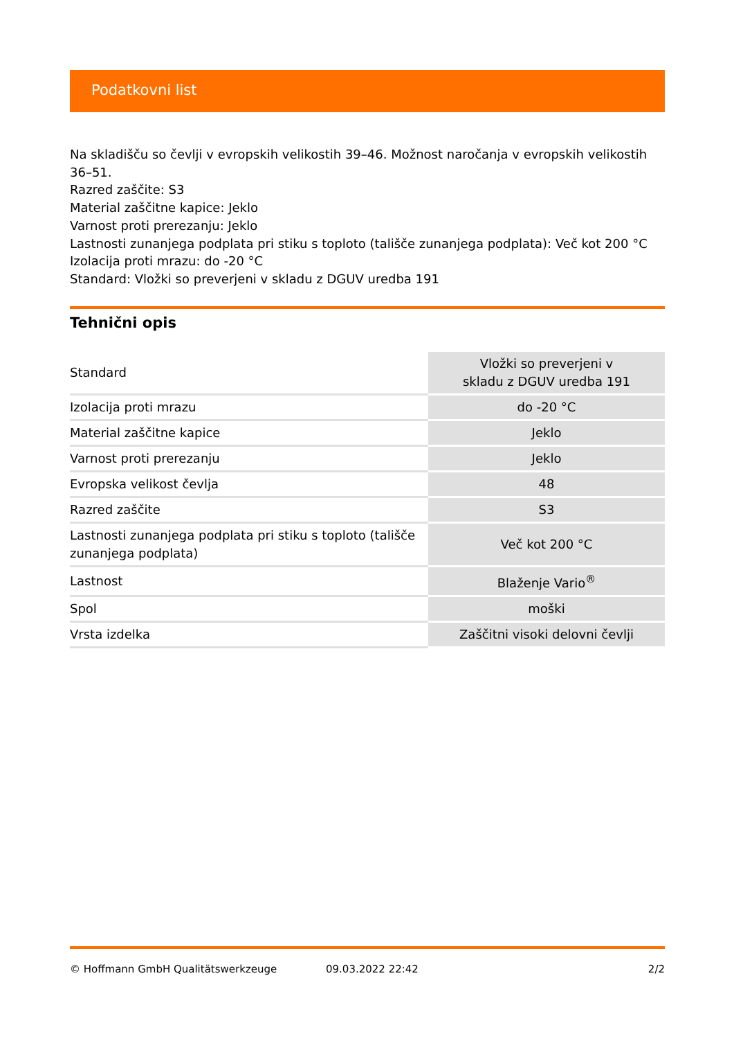Podatkovni list
Na skladišču so čevlji v evropskih velikostih 39–46. Možnost naročanja v evropskih velikostih 36–51.
Razred zaščite: S3
Material zaščitne kapice: Jeklo
Varnost proti prerezanju: Jeklo
Lastnosti zunanjega podplata pri stiku s toploto (tališče zunanjega podplata): Več kot 200 °C
Izolacija proti mrazu: do -20 °C
Standard: Vložki so preverjeni v skladu z DGUV uredba 191
Tehnični opis
| Standard | Vložki so preverjeni v skladu z DGUV uredba 191 |
| Izolacija proti mrazu | do -20 °C |
| Material zaščitne kapice | Jeklo |
| Varnost proti prerezanju | Jeklo |
| Evropska velikost čevlja | 48 |
| Razred zaščite | S3 |
| Lastnosti zunanjega podplata pri stiku s toploto (tališče zunanjega podplata) | Več kot 200 °C |
| Lastnost | Blaženje Vario<sup>®</sup> |
| Spol | moški |
| Vrsta izdelka | Zaščitni visoki delovni čevlji |
© Hoffmann GmbH Qualitätswerkzeuge 09.03.2022 22:42 2/2